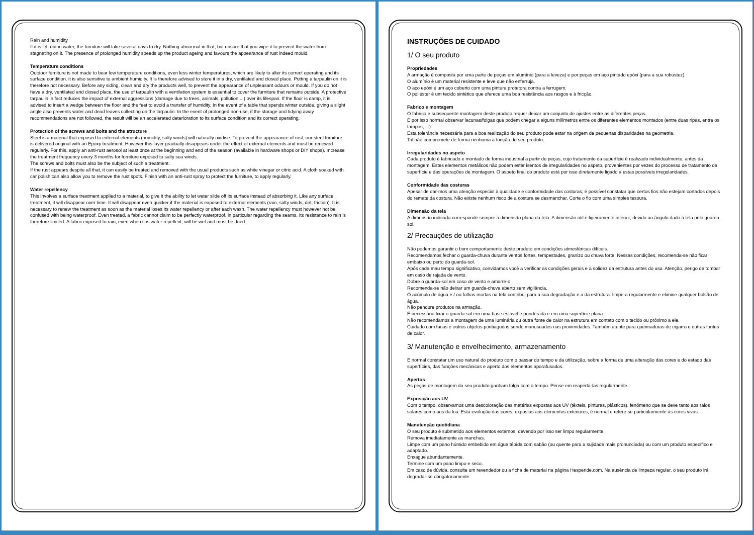Rain and humidity
If it is left out in water, the furniture will take several days to dry. Nothing abnormal in that, but ensure that you wipe it to prevent the water from stagnating on it. The presence of prolonged humidity speeds up the product ageing and favours the appearance of rust indeed mould.
Temperature conditions
Outdoor furniture is not made to bear low temperature conditions, even less winter temperatures, which are likely to alter its correct operating and its surface condition. it is also sensitive to ambient humidity. It is therefore advised to store it in a dry, ventilated and closed place. Putting a tarpaulin on it is therefore not necessary. Before any siding, clean and dry the products well, to prevent the appearance of unpleasant odours or mould. If you do not have a dry, ventilated and closed place, the use of tarpaulin with a ventilation system is essential to cover the furniture that remains outside. A protective tarpaulin in fact reduces the impact of external aggressions (damage due to trees, animals, pollution,...) over its lifespan. If the floor is damp, it is advised to insert a wedge between the floor and the feet to avoid a transfer of humidity. In the event of a table that spends winter outside, giving a slight angle also prevents water and dead leaves collecting on the tarpaulin. In the event of prolonged non-use, if the storage and tidying away recommendations are not followed, the result will be an accelerated deterioration to its surface condition and its correct operating.
Protection of the screws and bolts and the structure
Steel is a material that exposed to external elements (humidity, salty winds) will naturally oxidise. To prevent the appearance of rust, our steel furniture is delivered original with an Epoxy treatment. However this layer gradually disappears under the effect of external elements and must be renewed regularly. For this, apply an anti-rust aerosol at least once at the beginning and end of the season (available in hardware shops or DIY shops). Increase the treatment frequency every 3 months for furniture exposed to salty sea winds.
The screws and bolts must also be the subject of such a treatment.
If the rust appears despite all that, it can easily be treated and removed with the usual products such as white vinegar or citric acid. A cloth soaked with car polish can also allow you to remove the rust spots. Finish with an anti-rust spray to protect the furniture, to apply regularly.
Water repellency
This involves a surface treatment applied to a material, to give it the ability to let water slide off its surface instead of absorbing it. Like any surface treatment, it will disappear over time. It will disappear even quicker if the material is exposed to external elements (rain, salty winds, dirt, friction). It is necessary to renew the treatment as soon as the material loses its water repellency or after each wash. The water repellency must however not be confused with being waterproof. Even treated, a fabric cannot claim to be perfectly waterproof, in particular regarding the seams. Its resistance to rain is therefore limited. A fabric exposed to rain, even when it is water repellent, will be wet and must be dried.
INSTRUÇÕES DE CUIDADO
1/ O seu produto
Propriedades
A armação é composta por uma parte de peças em alumínio (para a leveza) e por peças em aço pintado epóxi (para a sua robustez).
O alumínio é um material resistente e leve que não enferruja.
O aço epóxi é um aço coberto com uma pintura protetora contra a ferrugem.
O poliéster é um tecido sintético que oferece uma boa resistência aos rasgos e à fricção.
Fabrico e montagem
O fabrico e subsequente montagem deste produto requer deixar um conjunto de ajustes entre as diferentes peças.
É por isso normal observar lacunas/folgas que podem chegar a alguns milímetros entre os diferentes elementos montados (entre duas ripas, entre os tampos, ...).
Esta tolerância necessária para a boa realização do seu produto pode estar na origem de pequenas disparidades na geometria.
Tal não compromete de forma nenhuma a função do seu produto.
Irregularidades no aspeto
Cada produto é fabricado e montado de forma industrial a partir de peças, cujo tratamento da superfície é realizado individualmente, antes da montagem. Estes elementos metálicos não podem estar isentos de irregularidades no aspeto, provenientes por vezes do processo de tratamento da superfície e das operações de montagem. O aspeto final do produto está por isso diretamente ligado a estas possíveis irregularidades.
Conformidade das costuras
Apesar de dar-mos uma atenção especial à qualidade e conformidade das costuras, é possível constatar que certos fios não estejam cortados depois do remate da costura. Não existe nenhum risco de a costura se desmanchar. Corte o fio com uma simples tesoura.
Dimensão da tela
A dimensão indicada corresponde sempre à dimensão plana da tela. A dimensão útil é ligeiramente inferior, devido ao ângulo dado à tela pelo guarda-sol.
2/ Precauções de utilização
Não podemos garantir o bom comportamento deste produto em condições atmosféricas difíceis.
Recomendamos fechar o guarda-chuva durante ventos fortes, tempestades, granizo ou chuva forte. Nessas condições, recomenda-se não ficar embaixo ou perto do guarda-sol.
Após cada mau tempo significativo, convidamos você a verificar as condições gerais e a solidez da estrutura antes do uso. Atenção, perigo de tombar em caso de rajada de vento.
Dobre o guarda-sol em caso de vento e amarre-o.
Recomenda-se não deixar um guarda-chuva aberto sem vigilância.
O acúmulo de água e / ou folhas mortas na tela contribui para a sua degradação e a da estrutura: limpe-a regularmente e elimine qualquer bolsão de água.
Não pendure produtos na armação.
É necessário fixar o guarda-sol em uma base estável e ponderada e em uma superfície plana.
Não recomendamos a montagem de uma luminária ou outra fonte de calor na estrutura em contato com o tecido ou próximo a ele.
Cuidado com facas e outros objetos pontiagudos sendo manuseados nas proximidades. Também atente para queimaduras de cigarro e outras fontes de calor.
3/ Manutenção e envelhecimento, armazenamento
É normal constatar um uso natural do produto com o passar do tempo e da utilização, sobre a forma de uma alteração das cores e do estado das superfícies, das funções mecânicas e aperto dos elementos aparafusados.
Apertos
As peças de montagem do seu produto ganham folga com o tempo. Pense em reapertá-las regularmente.
Exposição aos UV
Com o tempo, observamos uma descoloração das matérias expostas aos UV (têxteis, pinturas, plásticos), fenómeno que se deve tanto aos raios solares como aos da lua. Esta evolução das cores, expostas aos elementos exteriores, é normal e refere-se particularmente às cores vivas.
Manutenção quotidiana
O seu produto é submetido aos elementos externos, devendo por isso ser limpo regularmente.
Remova imediatamente as manchas.
Limpe com um pano húmido embebido em água tépida com sabão (ou quente para a sujidade mais pronunciada) ou com um produto específico e adaptado.
Enxague abundantemente.
Termine com um pano limpo e seco.
Em caso de dúvida, consulte um revendedor ou a ficha de material na página Hesperide.com. Na ausência de limpeza regular, o seu produto irá degradar-se obrigatoriamente.